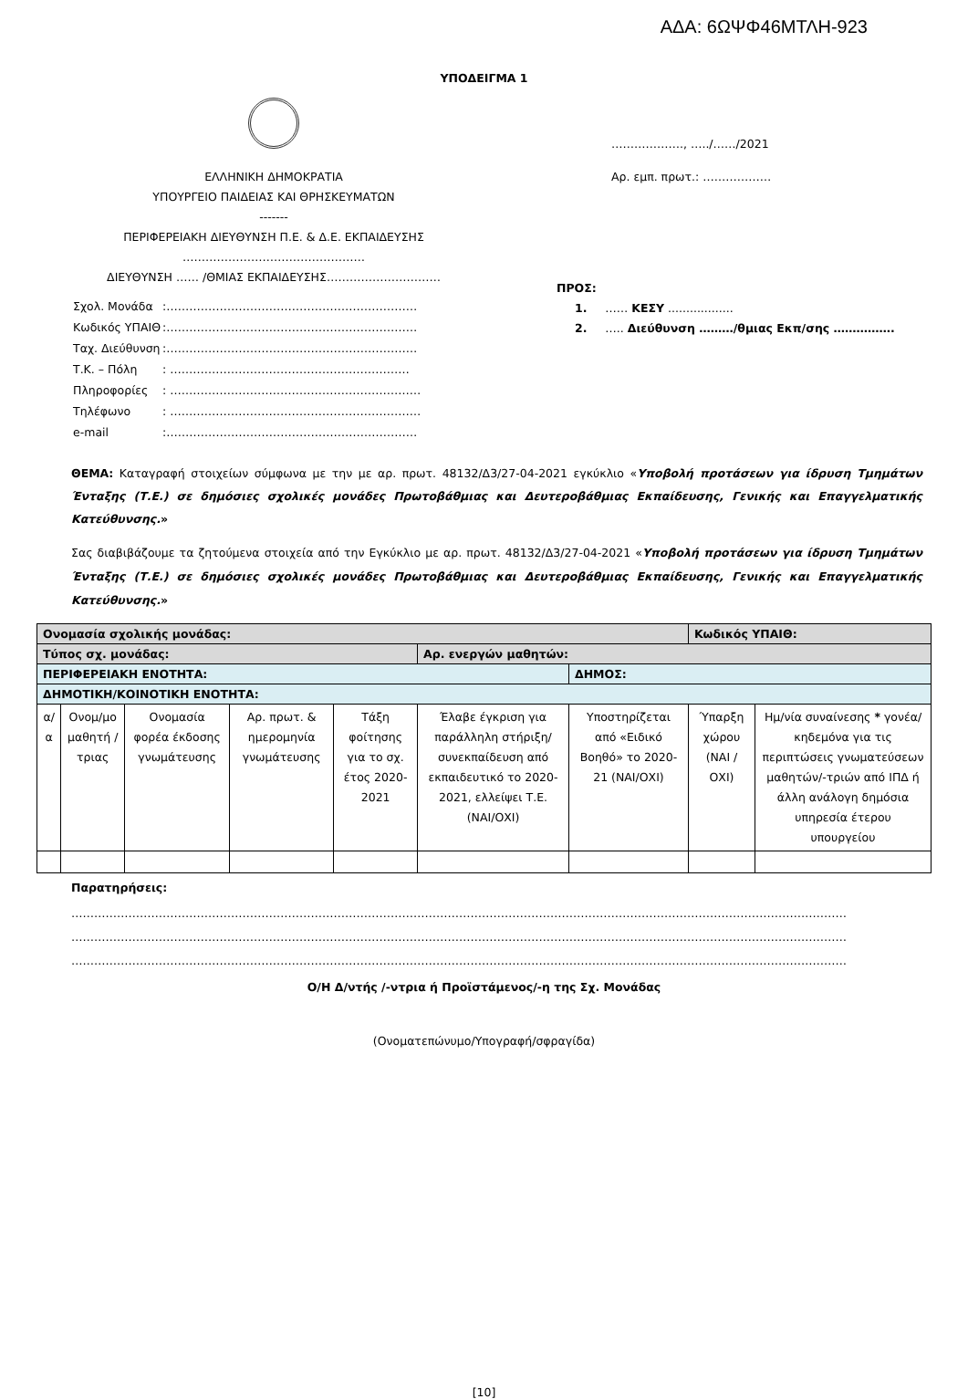ΑΔΑ: 6ΩΨΦ46ΜΤΛΗ-923
ΥΠΟΔΕΙΓΜΑ 1
ΕΛΛΗΝΙΚΗ ΔΗΜΟΚΡΑΤΙΑ
ΥΠΟΥΡΓΕΙΟ ΠΑΙΔΕΙΑΣ ΚΑΙ ΘΡΗΣΚΕΥΜΑΤΩΝ
-------
ΠΕΡΙΦΕΡΕΙΑΚΗ ΔΙΕΥΘΥΝΣΗ Π.Ε. & Δ.Ε. ΕΚΠΑΙΔΕΥΣΗΣ
…………………………………………
ΔΙΕΥΘΥΝΣΗ …… /ΘΜΙΑΣ ΕΚΠΑΙΔΕΥΣΗΣ…………………………
| Σχολ. Μονάδα | :………………………………………………………… |
| Κωδικός ΥΠΑΙΘ | :………………………………………………………… |
| Ταχ. Διεύθυνση | :………………………………………………………… |
| Τ.Κ. – Πόλη | : ……………………………………………………… |
| Πληροφορίες | : ………………………………………………………… |
| Τηλέφωνο | : ………………………………………………………… |
| e-mail | :………………………………………………………… |
………………., …../……/2021
Αρ. εμπ. πρωτ.: ………………
ΠΡΟΣ:
1. …… ΚΕΣΥ ..................
2. ….. Διεύθυνση ………/θμιας Εκπ/σης …………….
ΘΕΜΑ: Καταγραφή στοιχείων σύμφωνα με την με αρ. πρωτ. 48132/Δ3/27-04-2021 εγκύκλιο «Υποβολή προτάσεων για ίδρυση Τμημάτων Ένταξης (Τ.Ε.) σε δημόσιες σχολικές μονάδες Πρωτοβάθμιας και Δευτεροβάθμιας Εκπαίδευσης, Γενικής και Επαγγελματικής Κατεύθυνσης.»
Σας διαβιβάζουμε τα ζητούμενα στοιχεία από την Εγκύκλιο με αρ. πρωτ. 48132/Δ3/27-04-2021 «Υποβολή προτάσεων για ίδρυση Τμημάτων Ένταξης (Τ.Ε.) σε δημόσιες σχολικές μονάδες Πρωτοβάθμιας και Δευτεροβάθμιας Εκπαίδευσης, Γενικής και Επαγγελματικής Κατεύθυνσης.»
| Ονομασία σχολικής μονάδας: | | | | | | | Κωδικός ΥΠΑΙΘ: | |
| Τύπος σχ. μονάδας: | | | | | Αρ. ενεργών μαθητών: | | | |
| ΠΕΡΙΦΕΡΕΙΑΚΗ ΕΝΟΤΗΤΑ: | | | | | | ΔΗΜΟΣ: | | |
| ΔΗΜΟΤΙΚΗ/ΚΟΙΝΟΤΙΚΗ ΕΝΟΤΗΤΑ: | | | | | | | | |
| α/α | Ονομ/μο μαθητή /τριας | Ονομασία φορέα έκδοσης γνωμάτευσης | Αρ. πρωτ. & ημερομηνία γνωμάτευσης | Τάξη φοίτησης για το σχ. έτος 2020-2021 | Έλαβε έγκριση για παράλληλη στήριξη/συνεκπαίδευση από εκπαιδευτικό το 2020-2021, ελλείψει Τ.Ε. (ΝΑΙ/ΟΧΙ) | Υποστηρίζεται από «Ειδικό Βοηθό» το 2020-21 (ΝΑΙ/ΟΧΙ) | Ύπαρξη χώρου (ΝΑΙ / ΟΧΙ) | Ημ/νία συναίνεσης * γονέα/κηδεμόνα για τις περιπτώσεις γνωματεύσεων μαθητών/-τριών από ΙΠΔ ή άλλη ανάλογη δημόσια υπηρεσία έτερου υπουργείου |
Παρατηρήσεις:
……………………………………………………………………………………………………………………………………………………………………………………
……………………………………………………………………………………………………………………………………………………………………………………
……………………………………………………………………………………………………………………………………………………………………………………
Ο/Η Δ/ντής /-ντρια ή Προϊστάμενος/-η της Σχ. Μονάδας
(Ονοματεπώνυμο/Υπογραφή/σφραγίδα)
[10]